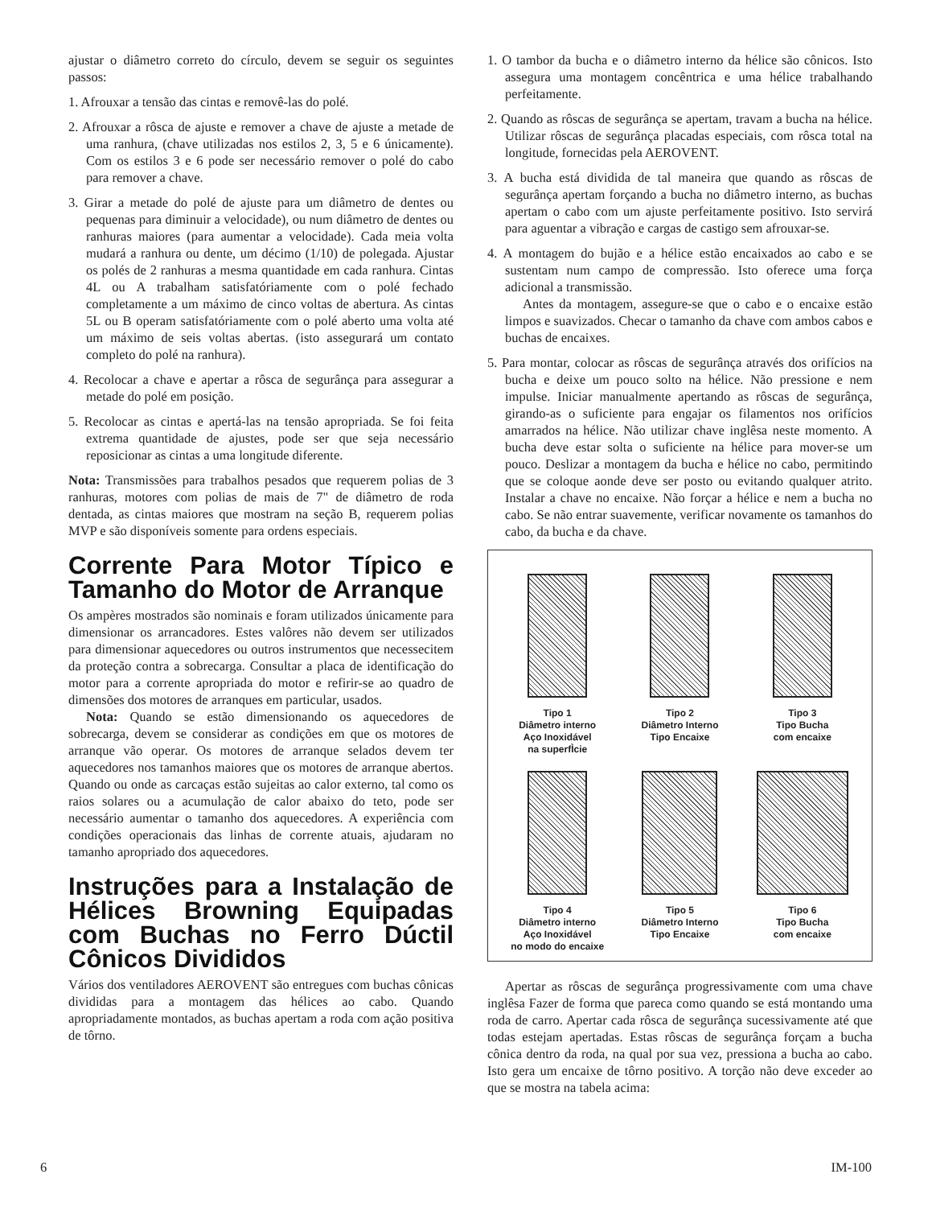ajustar o diâmetro correto do círculo, devem se seguir os seguintes passos:
1. Afrouxar a tensão das cintas e removê-las do polé.
2. Afrouxar a rôsca de ajuste e remover a chave de ajuste a metade de uma ranhura, (chave utilizadas nos estilos 2, 3, 5 e 6 únicamente). Com os estilos 3 e 6 pode ser necessário remover o polé do cabo para remover a chave.
3. Girar a metade do polé de ajuste para um diâmetro de dentes ou pequenas para diminuir a velocidade), ou num diâmetro de dentes ou ranhuras maiores (para aumentar a velocidade). Cada meia volta mudará a ranhura ou dente, um décimo (1/10) de polegada. Ajustar os polés de 2 ranhuras a mesma quantidade em cada ranhura. Cintas 4L ou A trabalham satisfatóriamente com o polé fechado completamente a um máximo de cinco voltas de abertura. As cintas 5L ou B operam satisfatóriamente com o polé aberto uma volta até um máximo de seis voltas abertas. (isto assegurará um contato completo do polé na ranhura).
4. Recolocar a chave e apertar a rôsca de segurânça para assegurar a metade do polé em posição.
5. Recolocar as cintas e apertá-las na tensão apropriada. Se foi feita extrema quantidade de ajustes, pode ser que seja necessário reposicionar as cintas a uma longitude diferente.
Nota: Transmissões para trabalhos pesados que requerem polias de 3 ranhuras, motores com polias de mais de 7" de diâmetro de roda dentada, as cintas maiores que mostram na seção B, requerem polias MVP e são disponíveis somente para ordens especiais.
Corrente Para Motor Típico e Tamanho do Motor de Arranque
Os ampères mostrados são nominais e foram utilizados únicamente para dimensionar os arrancadores. Estes valôres não devem ser utilizados para dimensionar aquecedores ou outros instrumentos que necessecitem da proteção contra a sobrecarga. Consultar a placa de identificação do motor para a corrente apropriada do motor e refirir-se ao quadro de dimensões dos motores de arranques em particular, usados.
Nota: Quando se estão dimensionando os aquecedores de sobrecarga, devem se considerar as condições em que os motores de arranque vão operar. Os motores de arranque selados devem ter aquecedores nos tamanhos maiores que os motores de arranque abertos. Quando ou onde as carcaças estão sujeitas ao calor externo, tal como os raios solares ou a acumulação de calor abaixo do teto, pode ser necessário aumentar o tamanho dos aquecedores. A experiência com condições operacionais das linhas de corrente atuais, ajudaram no tamanho apropriado dos aquecedores.
Instruções para a Instalação de Hélices Browning Equipadas com Buchas no Ferro Dúctil Cônicos Divididos
Vários dos ventiladores AEROVENT são entregues com buchas cônicas divididas para a montagem das hélices ao cabo. Quando apropriadamente montados, as buchas apertam a roda com ação positiva de tôrno.
1. O tambor da bucha e o diâmetro interno da hélice são cônicos. Isto assegura uma montagem concêntrica e uma hélice trabalhando perfeitamente.
2. Quando as rôscas de segurânça se apertam, travam a bucha na hélice. Utilizar rôscas de segurânça placadas especiais, com rôsca total na longitude, fornecidas pela AEROVENT.
3. A bucha está dividida de tal maneira que quando as rôscas de segurânça apertam forçando a bucha no diâmetro interno, as buchas apertam o cabo com um ajuste perfeitamente positivo. Isto servirá para aguentar a vibração e cargas de castigo sem afrouxar-se.
4. A montagem do bujão e a hélice estão encaixados ao cabo e se sustentam num campo de compressão. Isto oferece uma força adicional a transmissão.
Antes da montagem, assegure-se que o cabo e o encaixe estão limpos e suavizados. Checar o tamanho da chave com ambos cabos e buchas de encaixes.
5. Para montar, colocar as rôscas de segurânça através dos orifícios na bucha e deixe um pouco solto na hélice. Não pressione e nem impulse. Iniciar manualmente apertando as rôscas de segurânça, girando-as o suficiente para engajar os filamentos nos orifícios amarrados na hélice. Não utilizar chave inglêsa neste momento. A bucha deve estar solta o suficiente na hélice para mover-se um pouco. Deslizar a montagem da bucha e hélice no cabo, permitindo que se coloque aonde deve ser posto ou evitando qualquer atrito. Instalar a chave no encaixe. Não forçar a hélice e nem a bucha no cabo. Se não entrar suavemente, verificar novamente os tamanhos do cabo, da bucha e da chave.
Tipo 1
Diâmetro interno
Aço Inoxidável
na superfÌcie
Tipo 2
Diâmetro Interno
Tipo Encaixe
Tipo 3
Tipo Bucha
com encaixe
Tipo 4
Diâmetro interno
Aço Inoxidável
no modo do encaixe
Tipo 5
Diâmetro Interno
Tipo Encaixe
Tipo 6
Tipo Bucha
com encaixe
Apertar as rôscas de segurânça progressivamente com uma chave inglêsa Fazer de forma que pareca como quando se está montando uma roda de carro. Apertar cada rôsca de segurânça sucessivamente até que todas estejam apertadas. Estas rôscas de segurânça forçam a bucha cônica dentro da roda, na qual por sua vez, pressiona a bucha ao cabo. Isto gera um encaixe de tôrno positivo. A torção não deve exceder ao que se mostra na tabela acima:
6 IM-100